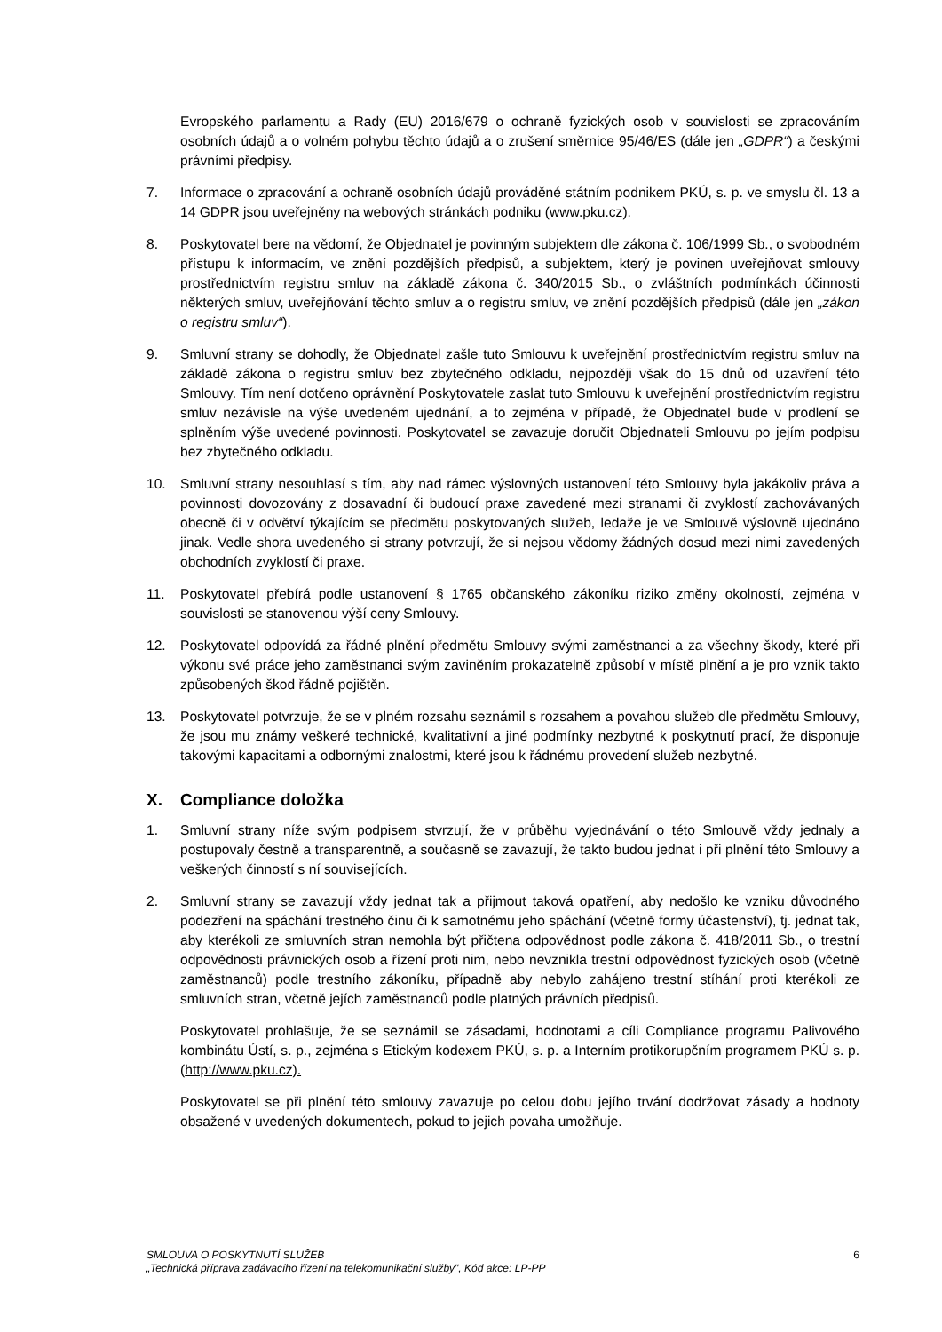Evropského parlamentu a Rady (EU) 2016/679 o ochraně fyzických osob v souvislosti se zpracováním osobních údajů a o volném pohybu těchto údajů a o zrušení směrnice 95/46/ES (dále jen „GDPR“) a českými právními předpisy.
7. Informace o zpracování a ochraně osobních údajů prováděné státním podnikem PKÚ, s. p. ve smyslu čl. 13 a 14 GDPR jsou uveřejněny na webových stránkách podniku (www.pku.cz).
8. Poskytovatel bere na vědomí, že Objednatel je povinným subjektem dle zákona č. 106/1999 Sb., o svobodném přístupu k informacím, ve znění pozdějších předpisů, a subjektem, který je povinen uveřejňovat smlouvy prostřednictvím registru smluv na základě zákona č. 340/2015 Sb., o zvláštních podmínkách účinnosti některých smluv, uveřejňování těchto smluv a o registru smluv, ve znění pozdějších předpisů (dále jen „zákon o registru smluv“).
9. Smluvní strany se dohodly, že Objednatel zašle tuto Smlouvu k uveřejnění prostřednictvím registru smluv na základě zákona o registru smluv bez zbytečného odkladu, nejpozději však do 15 dnů od uzavření této Smlouvy. Tím není dotčeno oprávnění Poskytovatele zaslat tuto Smlouvu k uveřejnění prostřednictvím registru smluv nezávisle na výše uvedeném ujednání, a to zejména v případě, že Objednatel bude v prodlení se splněním výše uvedené povinnosti. Poskytovatel se zavazuje doručit Objednateli Smlouvu po jejím podpisu bez zbytečného odkladu.
10. Smluvní strany nesouhlasí s tím, aby nad rámec výslovných ustanovení této Smlouvy byla jakákoliv práva a povinnosti dovozovány z dosavadní či budoucí praxe zavedené mezi stranami či zvyklostí zachovávaných obecně či v odvětví týkajícím se předmětu poskytovaných služeb, ledaže je ve Smlouvě výslovně ujednáno jinak. Vedle shora uvedeného si strany potvrzují, že si nejsou vědomy žádných dosud mezi nimi zavedených obchodních zvyklostí či praxe.
11. Poskytovatel přebírá podle ustanovení § 1765 občanského zákoníku riziko změny okolností, zejména v souvislosti se stanovenou výší ceny Smlouvy.
12. Poskytovatel odpovídá za řádné plnění předmětu Smlouvy svými zaměstnanci a za všechny škody, které při výkonu své práce jeho zaměstnanci svým zaviněním prokazatelně způsobí v místě plnění a je pro vznik takto způsobených škod řádně pojištěn.
13. Poskytovatel potvrzuje, že se v plném rozsahu seznámil s rozsahem a povahou služeb dle předmětu Smlouvy, že jsou mu známy veškeré technické, kvalitativní a jiné podmínky nezbytné k poskytnutí prací, že disponuje takovými kapacitami a odbornými znalostmi, které jsou k řádnému provedení služeb nezbytné.
X. Compliance doložka
1. Smluvní strany níže svým podpisem stvrzují, že v průběhu vyjednávání o této Smlouvě vždy jednaly a postupovaly čestně a transparentně, a současně se zavazují, že takto budou jednat i při plnění této Smlouvy a veškerých činností s ní souvisejících.
2. Smluvní strany se zavazují vždy jednat tak a přijmout taková opatření, aby nedošlo ke vzniku důvodného podezření na spáchání trestného činu či k samotnému jeho spáchání (včetně formy účastenství), tj. jednat tak, aby kterékoli ze smluvních stran nemohla být přičtena odpovědnost podle zákona č. 418/2011 Sb., o trestní odpovědnosti právnických osob a řízení proti nim, nebo nevznikla trestní odpovědnost fyzických osob (včetně zaměstnanců) podle trestního zákoníku, případně aby nebylo zahájeno trestní stíhání proti kterékoli ze smluvních stran, včetně jejích zaměstnanců podle platných právních předpisů.
Poskytovatel prohlašuje, že se seznámil se zásadami, hodnotami a cíli Compliance programu Palivového kombinátu Ústí, s. p., zejména s Etickým kodexem PKÚ, s. p. a Interním protikorupčním programem PKÚ s. p. (http://www.pku.cz).
Poskytovatel se při plnění této smlouvy zavazuje po celou dobu jejího trvání dodržovat zásady a hodnoty obsažené v uvedených dokumentech, pokud to jejich povaha umožňuje.
6 SMLOUVA O POSKYTNUTÍ SLUŽEB
„Technická příprava zadávacího řízení na telekomunikační služby", Kód akce: LP-PP